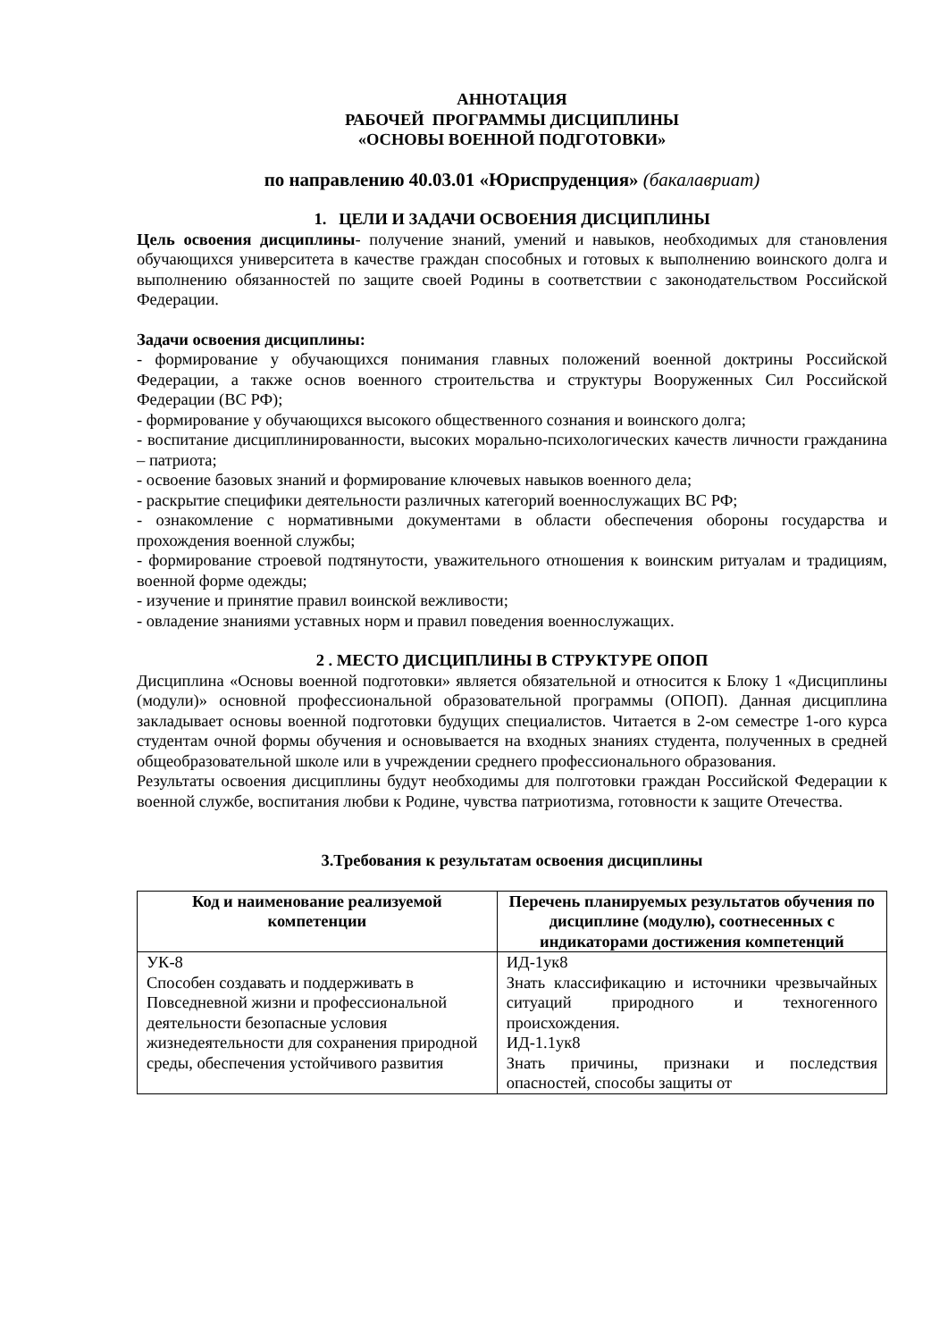АННОТАЦИЯ
РАБОЧЕЙ ПРОГРАММЫ ДИСЦИПЛИНЫ
«ОСНОВЫ ВОЕННОЙ ПОДГОТОВКИ»
по направлению 40.03.01 «Юриспруденция» (бакалавриат)
1. ЦЕЛИ И ЗАДАЧИ ОСВОЕНИЯ ДИСЦИПЛИНЫ
Цель освоения дисциплины- получение знаний, умений и навыков, необходимых для становления обучающихся университета в качестве граждан способных и готовых к выполнению воинского долга и выполнению обязанностей по защите своей Родины в соответствии с законодательством Российской Федерации.
Задачи освоения дисциплины:
- формирование у обучающихся понимания главных положений военной доктрины Российской Федерации, а также основ военного строительства и структуры Вооруженных Сил Российской Федерации (ВС РФ);
- формирование у обучающихся высокого общественного сознания и воинского долга;
- воспитание дисциплинированности, высоких морально-психологических качеств личности гражданина – патриота;
- освоение базовых знаний и формирование ключевых навыков военного дела;
- раскрытие специфики деятельности различных категорий военнослужащих ВС РФ;
- ознакомление с нормативными документами в области обеспечения обороны государства и прохождения военной службы;
- формирование строевой подтянутости, уважительного отношения к воинским ритуалам и традициям, военной форме одежды;
- изучение и принятие правил воинской вежливости;
- овладение знаниями уставных норм и правил поведения военнослужащих.
2 . МЕСТО ДИСЦИПЛИНЫ В СТРУКТУРЕ ОПОП
Дисциплина «Основы военной подготовки» является обязательной и относится к Блоку 1 «Дисциплины (модули)» основной профессиональной образовательной программы (ОПОП). Данная дисциплина закладывает основы военной подготовки будущих специалистов. Читается в 2-ом семестре 1-ого курса студентам очной формы обучения и основывается на входных знаниях студента, полученных в средней общеобразовательной школе или в учреждении среднего профессионального образования.
Результаты освоения дисциплины будут необходимы для полготовки граждан Российской Федерации к военной службе, воспитания любви к Родине, чувства патриотизма, готовности к защите Отечества.
3.Требования к результатам освоения дисциплины
| Код и наименование реализуемой компетенции | Перечень планируемых результатов обучения по дисциплине (модулю), соотнесенных с индикаторами достижения компетенций |
| --- | --- |
| УК-8 Способен создавать и поддерживать в Повседневной жизни и профессиональной деятельности безопасные условия жизнедеятельности для сохранения природной среды, обеспечения устойчивого развития | ИД-1ук8 Знать классификацию и источники чрезвычайных ситуаций природного и техногенного происхождения. ИД-1.1ук8 Знать причины, признаки и последствия опасностей, способы защиты от |